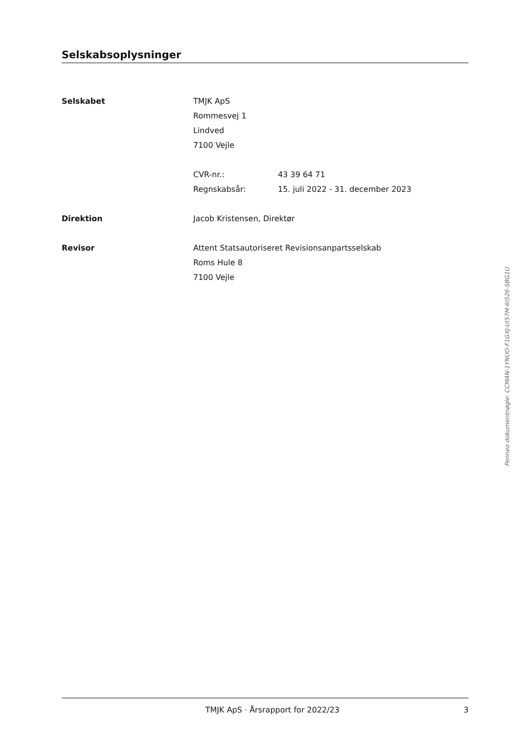Selskabsoplysninger
Selskabet TMJK ApS
Rommesvej 1
Lindved
7100 Vejle
CVR-nr.: 43 39 64 71
Regnskabsår: 15. juli 2022 - 31. december 2023
Direktion Jacob Kristensen, Direktør
Revisor Attent Statsautoriseret Revisionsanpartsselskab
Roms Hule 8
7100 Vejle
TMJK ApS · Årsrapport for 2022/23 3
Penneo dokumentnøgle: CCMAN-1YNUO-F1GXJ-UI57M-6I526-SBG1U